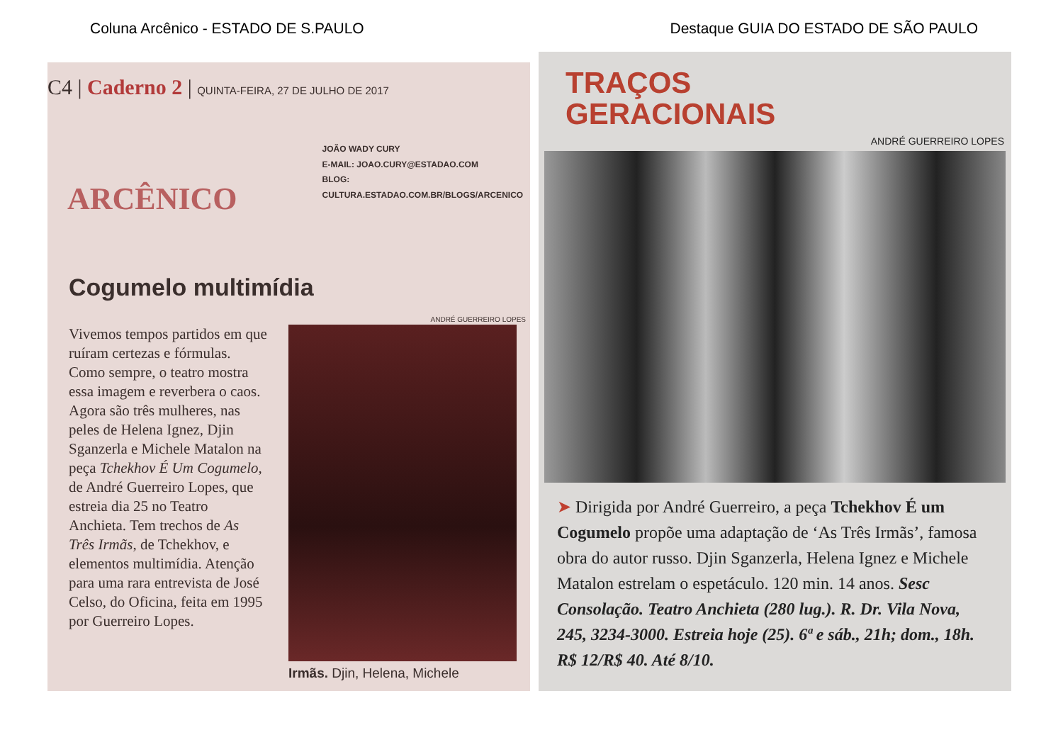Coluna Arcênico - ESTADO DE S.PAULO Destaque GUIA DO ESTADO DE SÃO PAULO
C4 | Caderno 2 | QUINTA-FEIRA, 27 DE JULHO DE 2017
ARCÊNICO
JOÃO WADY CURY
E-MAIL: JOAO.CURY@ESTADAO.COM
BLOG: CULTURA.ESTADAO.COM.BR/BLOGS/ARCENICO
Cogumelo multimídia
ANDRÉ GUERREIRO LOPES
Vivemos tempos partidos em que ruíram certezas e fórmulas. Como sempre, o teatro mostra essa imagem e reverbera o caos. Agora são três mulheres, nas peles de Helena Ignez, Djin Sganzerla e Michele Matalon na peça Tchekhov É Um Cogumelo, de André Guerreiro Lopes, que estreia dia 25 no Teatro Anchieta. Tem trechos de As Três Irmãs, de Tchekhov, e elementos multimídia. Atenção para uma rara entrevista de José Celso, do Oficina, feita em 1995 por Guerreiro Lopes.
Irmãs. Djin, Helena, Michele
TRAÇOS
GERACIONAIS
ANDRÉ GUERREIRO LOPES
➤ Dirigida por André Guerreiro, a peça Tchekhov É um Cogumelo propõe uma adaptação de ‘As Três Irmãs’, famosa obra do autor russo. Djin Sganzerla, Helena Ignez e Michele Matalon estrelam o espetáculo. 120 min. 14 anos. Sesc Consolação. Teatro Anchieta (280 lug.). R. Dr. Vila Nova, 245, 3234-3000. Estreia hoje (25). 6ª e sáb., 21h; dom., 18h. R$ 12/R$ 40. Até 8/10.